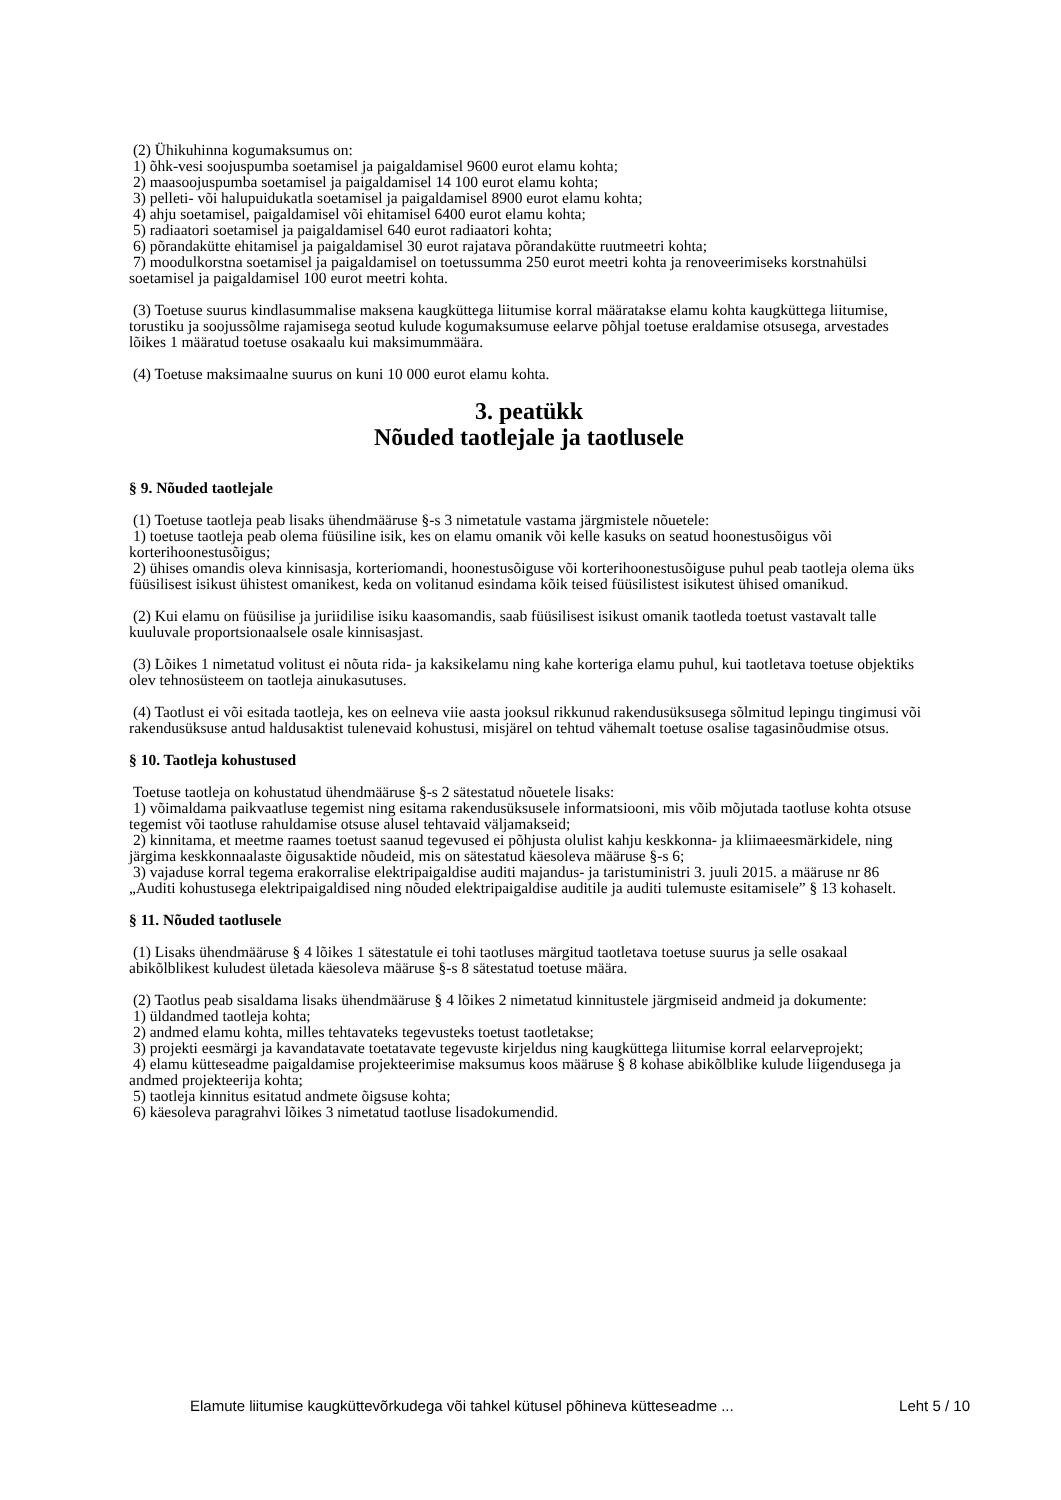(2) Ühikuhinna kogumaksumus on:
1) õhk-vesi soojuspumba soetamisel ja paigaldamisel 9600 eurot elamu kohta;
2) maasoojuspumba soetamisel ja paigaldamisel 14 100 eurot elamu kohta;
3) pelleti- või halupuidukatla soetamisel ja paigaldamisel 8900 eurot elamu kohta;
4) ahju soetamisel, paigaldamisel või ehitamisel 6400 eurot elamu kohta;
5) radiaatori soetamisel ja paigaldamisel 640 eurot radiaatori kohta;
6) põrandakütte ehitamisel ja paigaldamisel 30 eurot rajatava põrandakütte ruutmeetri kohta;
7) moodulkorstna soetamisel ja paigaldamisel on toetussumma 250 eurot meetri kohta ja renoveerimiseks korstnahülsi soetamisel ja paigaldamisel 100 eurot meetri kohta.
(3) Toetuse suurus kindlasummalise maksena kaugküttega liitumise korral määratakse elamu kohta kaugküttega liitumise, torustiku ja soojussõlme rajamisega seotud kulude kogumaksumuse eelarve põhjal toetuse eraldamise otsusega, arvestades lõikes 1 määratud toetuse osakaalu kui maksimummäära.
(4) Toetuse maksimaalne suurus on kuni 10 000 eurot elamu kohta.
3. peatükk
Nõuded taotlejale ja taotlusele
§ 9. Nõuded taotlejale
(1) Toetuse taotleja peab lisaks ühendmääruse §-s 3 nimetatule vastama järgmistele nõuetele:
1) toetuse taotleja peab olema füüsiline isik, kes on elamu omanik või kelle kasuks on seatud hoonestusõigus või korterihoonestusõigus;
2) ühises omandis oleva kinnisasja, korteriomandi, hoonestusõiguse või korterihoonestusõiguse puhul peab taotleja olema üks füüsilisest isikust ühistest omanikest, keda on volitanud esindama kõik teised füüsilistest isikutest ühised omanikud.
(2) Kui elamu on füüsilise ja juriidilise isiku kaasomandis, saab füüsilisest isikust omanik taotleda toetust vastavalt talle kuuluvale proportsionaalsele osale kinnisasjast.
(3) Lõikes 1 nimetatud volitust ei nõuta rida- ja kaksikelamu ning kahe korteriga elamu puhul, kui taotletava toetuse objektiks olev tehnosüsteem on taotleja ainukasutuses.
(4) Taotlust ei või esitada taotleja, kes on eelneva viie aasta jooksul rikkunud rakendusüksusega sõlmitud lepingu tingimusi või rakendusüksuse antud haldusaktist tulenevaid kohustusi, misjärel on tehtud vähemalt toetuse osalise tagasinõudmise otsus.
§ 10. Taotleja kohustused
Toetuse taotleja on kohustatud ühendmääruse §-s 2 sätestatud nõuetele lisaks:
1) võimaldama paikvaatluse tegemist ning esitama rakendusüksusele informatsiooni, mis võib mõjutada taotluse kohta otsuse tegemist või taotluse rahuldamise otsuse alusel tehtavaid väljamakseid;
2) kinnitama, et meetme raames toetust saanud tegevused ei põhjusta olulist kahju keskkonna- ja kliimaeesmärkidele, ning järgima keskkonnaalaste õigusaktide nõudeid, mis on sätestatud käesoleva määruse §-s 6;
3) vajaduse korral tegema erakorralise elektripaigaldise auditi majandus- ja taristuministri 3. juuli 2015. a määruse nr 86 „Auditi kohustusega elektripaigaldised ning nõuded elektripaigaldise auditile ja auditi tulemuste esitamisele” § 13 kohaselt.
§ 11. Nõuded taotlusele
(1) Lisaks ühendmääruse § 4 lõikes 1 sätestatule ei tohi taotluses märgitud taotletava toetuse suurus ja selle osakaal abikõlblikest kuludest ületada käesoleva määruse §-s 8 sätestatud toetuse määra.
(2) Taotlus peab sisaldama lisaks ühendmääruse § 4 lõikes 2 nimetatud kinnitustele järgmiseid andmeid ja dokumente:
1) üldandmed taotleja kohta;
2) andmed elamu kohta, milles tehtavateks tegevusteks toetust taotletakse;
3) projekti eesmärgi ja kavandatavate toetatavate tegevuste kirjeldus ning kaugküttega liitumise korral eelarveprojekt;
4) elamu kütteseadme paigaldamise projekteerimise maksumus koos määruse § 8 kohase abikõlblike kulude liigendusega ja andmed projekteerija kohta;
5) taotleja kinnitus esitatud andmete õigsuse kohta;
6) käesoleva paragrahvi lõikes 3 nimetatud taotluse lisadokumendid.
Elamute liitumise kaugküttevõrkudega või tahkel kütusel põhineva kütteseadme ... Leht 5 / 10